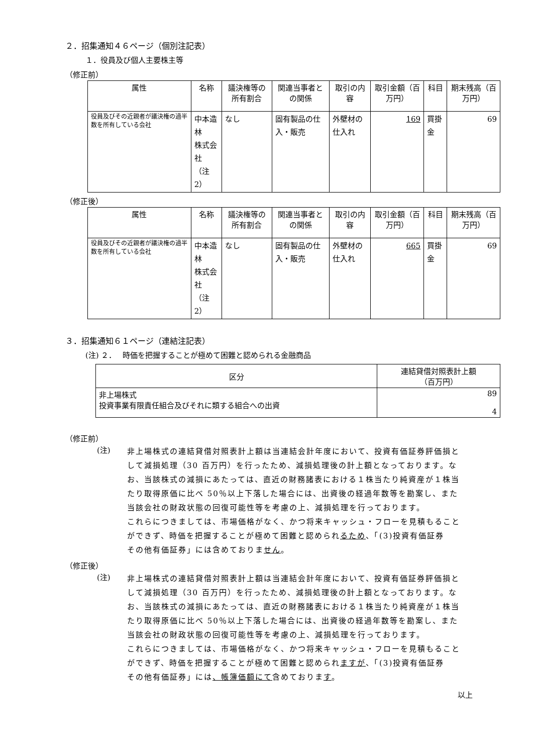２．招集通知４６ページ（個別注記表）
１．役員及び個人主要株主等
（修正前）
| 属性 | 名称 | 議決権等の所有割合 | 関連当事者との関係 | 取引の内容 | 取引金額（百万円） | 科目 | 期末残高（百万円） |
| --- | --- | --- | --- | --- | --- | --- | --- |
| 役員及びその近親者が議決権の過半数を所有している会社 | 中本造林 株式会社 （注2） | なし | 固有製品の仕入・販売 | 外壁材の仕入れ | 169 | 買掛金 | 69 |
（修正後）
| 属性 | 名称 | 議決権等の所有割合 | 関連当事者との関係 | 取引の内容 | 取引金額（百万円） | 科目 | 期末残高（百万円） |
| --- | --- | --- | --- | --- | --- | --- | --- |
| 役員及びその近親者が議決権の過半数を所有している会社 | 中本造林 株式会社 （注2） | なし | 固有製品の仕入・販売 | 外壁材の仕入れ | 665 | 買掛金 | 69 |
３．招集通知６１ページ（連結注記表）
(注) ２．　 時価を把握することが極めて困難と認められる金融商品
| 区分 | 連結貸借対照表計上額 （百万円） |
| --- | --- |
| 非上場株式 投資事業有限責任組合及びそれに類する組合への出資 | 89 4 |
（修正前）
(注)
非上場株式の連結貸借対照表計上額は当連結会計年度において、投資有価証券評価損として減損処理（30 百万円）を行ったため、減損処理後の計上額となっております。なお、当該株式の減損にあたっては、直近の財務諸表における１株当たり純資産が１株当たり取得原価に比べ 50％以上下落した場合には、出資後の経過年数等を勘案し、また当該会社の財政状態の回復可能性等を考慮の上、減損処理を行っております。
これらにつきましては、市場価格がなく、かつ将来キャッシュ・フローを見積もることができず、時価を把握することが極めて困難と認められるため、「(3)投資有価証券　その他有価証券」には含めておりません。
（修正後）
(注)
非上場株式の連結貸借対照表計上額は当連結会計年度において、投資有価証券評価損として減損処理（30 百万円）を行ったため、減損処理後の計上額となっております。なお、当該株式の減損にあたっては、直近の財務諸表における１株当たり純資産が１株当たり取得原価に比べ 50％以上下落した場合には、出資後の経過年数等を勘案し、また当該会社の財政状態の回復可能性等を考慮の上、減損処理を行っております。
これらにつきましては、市場価格がなく、かつ将来キャッシュ・フローを見積もることができず、時価を把握することが極めて困難と認められますが、「(3)投資有価証券　その他有価証券」には、帳簿価額にて含めております。
以上